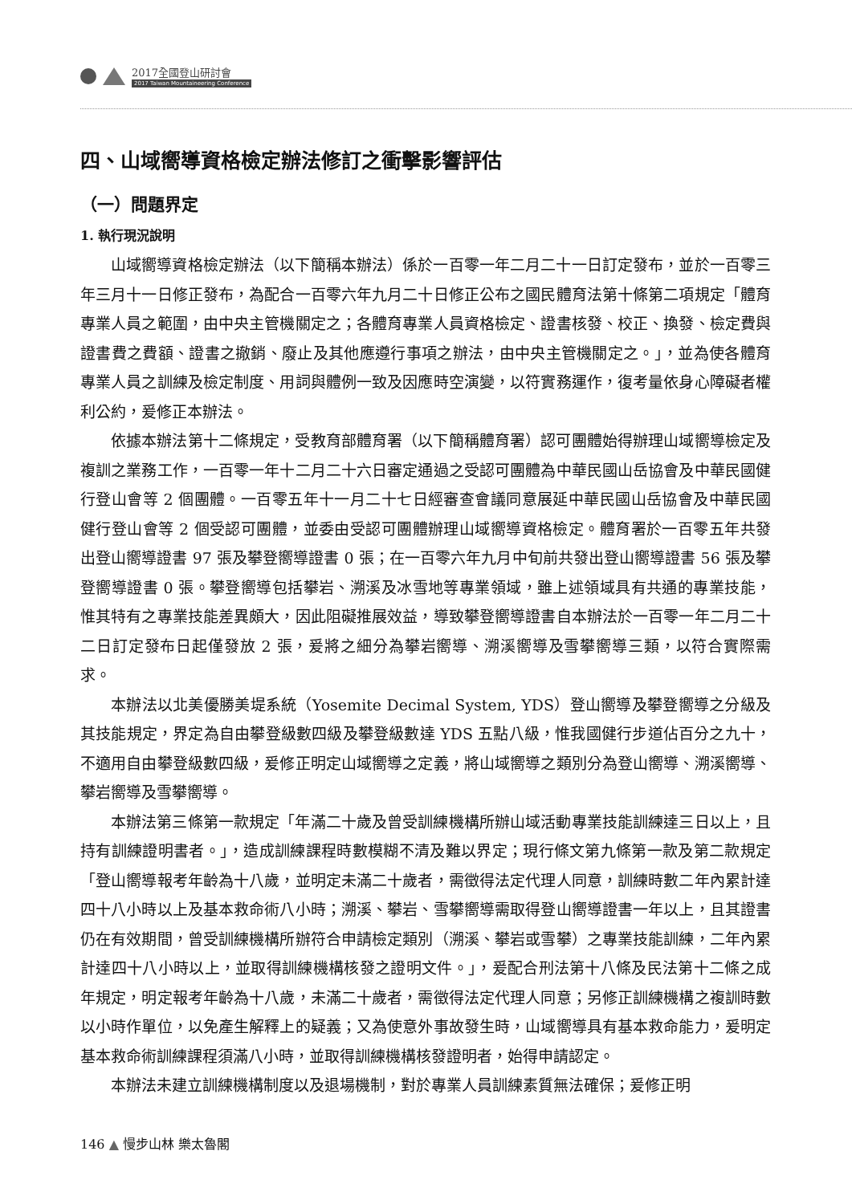2017全國登山研討會
2017 Taiwan Mountaineering Conference
四、山域嚮導資格檢定辦法修訂之衝擊影響評估
（一）問題界定
1. 執行現況說明
山域嚮導資格檢定辦法（以下簡稱本辦法）係於一百零一年二月二十一日訂定發布，並於一百零三年三月十一日修正發布，為配合一百零六年九月二十日修正公布之國民體育法第十條第二項規定「體育專業人員之範圍，由中央主管機關定之；各體育專業人員資格檢定、證書核發、校正、換發、檢定費與證書費之費額、證書之撤銷、廢止及其他應遵行事項之辦法，由中央主管機關定之。」，並為使各體育專業人員之訓練及檢定制度、用詞與體例一致及因應時空演變，以符實務運作，復考量依身心障礙者權利公約，爰修正本辦法。
依據本辦法第十二條規定，受教育部體育署（以下簡稱體育署）認可團體始得辦理山域嚮導檢定及複訓之業務工作，一百零一年十二月二十六日審定通過之受認可團體為中華民國山岳協會及中華民國健行登山會等 2 個團體。一百零五年十一月二十七日經審查會議同意展延中華民國山岳協會及中華民國健行登山會等 2 個受認可團體，並委由受認可團體辦理山域嚮導資格檢定。體育署於一百零五年共發出登山嚮導證書 97 張及攀登嚮導證書 0 張；在一百零六年九月中旬前共發出登山嚮導證書 56 張及攀登嚮導證書 0 張。攀登嚮導包括攀岩、溯溪及冰雪地等專業領域，雖上述領域具有共通的專業技能，惟其特有之專業技能差異頗大，因此阻礙推展效益，導致攀登嚮導證書自本辦法於一百零一年二月二十二日訂定發布日起僅發放 2 張，爰將之細分為攀岩嚮導、溯溪嚮導及雪攀嚮導三類，以符合實際需求。
本辦法以北美優勝美堤系統（Yosemite Decimal System, YDS）登山嚮導及攀登嚮導之分級及其技能規定，界定為自由攀登級數四級及攀登級數達 YDS 五點八級，惟我國健行步道佔百分之九十，不適用自由攀登級數四級，爰修正明定山域嚮導之定義，將山域嚮導之類別分為登山嚮導、溯溪嚮導、攀岩嚮導及雪攀嚮導。
本辦法第三條第一款規定「年滿二十歲及曾受訓練機構所辦山域活動專業技能訓練達三日以上，且持有訓練證明書者。」，造成訓練課程時數模糊不清及難以界定；現行條文第九條第一款及第二款規定「登山嚮導報考年齡為十八歲，並明定未滿二十歲者，需徵得法定代理人同意，訓練時數二年內累計達四十八小時以上及基本救命術八小時；溯溪、攀岩、雪攀嚮導需取得登山嚮導證書一年以上，且其證書仍在有效期間，曾受訓練機構所辦符合申請檢定類別（溯溪、攀岩或雪攀）之專業技能訓練，二年內累計達四十八小時以上，並取得訓練機構核發之證明文件。」，爰配合刑法第十八條及民法第十二條之成年規定，明定報考年齡為十八歲，未滿二十歲者，需徵得法定代理人同意；另修正訓練機構之複訓時數以小時作單位，以免產生解釋上的疑義；又為使意外事故發生時，山域嚮導具有基本救命能力，爰明定基本救命術訓練課程須滿八小時，並取得訓練機構核發證明者，始得申請認定。
本辦法未建立訓練機構制度以及退場機制，對於專業人員訓練素質無法確保；爰修正明
146 ▲ 慢步山林 樂太魯閣